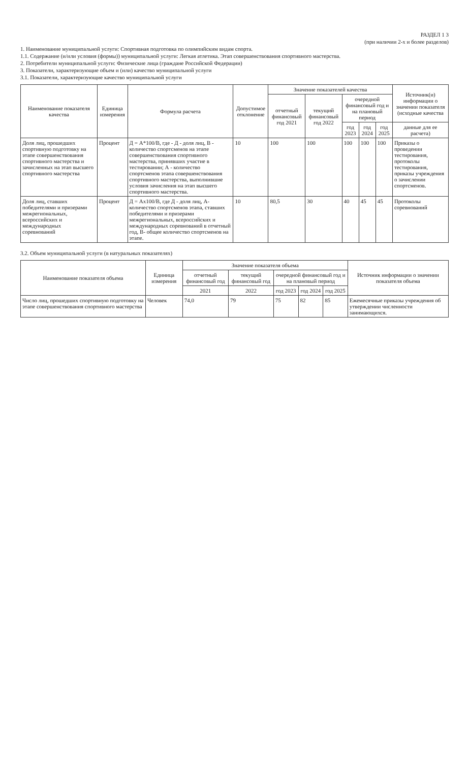РАЗДЕЛ 1 3
(при наличии 2-х и более разделов)
1. Наименование муниципальной услуги: Спортивная подготовка по олимпийским видам спорта.
1.1. Содержание (и/или условия (формы)) муниципальной услуги: Легкая атлетика. Этап совершенствования спортивного мастерства.
2. Потребители муниципальной услуги: Физические лица (граждане Российской Федерации)
3. Показатели, характеризующие объем и (или) качество муниципальной услуги
3.1. Показатели, характеризующие качество муниципальной услуги
| Наименование показателя качества | Единица измерения | Формула расчета | Допустимое отклонение | Значение показателей качества | | | | | Источник(и) информации о значении показателя (исходные качества |
| --- | --- | --- | --- | --- | --- | --- | --- | --- | --- |
| | | | | отчетный финансовый год 2021 | текущий финансовый год 2022 | очередной финансовый год и на плановый период | | | |
| | | | | | | год 2023 | год 2024 | год 2025 | данные для ее расчета) |
| Доля лиц, прошедших спортивную подготовку на этапе совершенствования спортивного мастерства и зачисленных на этап высшего спортивного мастерства | Процент | Д = А*100/В, где - Д - доля лиц, В - количество спортсменов на этапе совершенствования спортивного мастерства, принявших участие в тестировании; А - количество спортсменов этапа совершенствования спортивного мастерства, выполнившие условия зачисления на этап высшего спортивного мастерства. | 10 | 100 | 100 | 100 | 100 | 100 | Приказы о проведении тестирования, протоколы тестирования, приказы учреждения о зачислении спортсменов. |
| Доля лиц, ставших победителями и призерами межрегиональных, всероссийских и международных соревнований | Процент | Д = Ах100/В, где Д - доля лиц, А-количество спортсменов этапа, ставших победителями и призерами межрегиональных, всероссийских и международных соревнований в отчетный год, В- общее количество спортсменов на этапе. | 10 | 80,5 | 30 | 40 | 45 | 45 | Протоколы соревнований |
3.2. Объем муниципальной услуги (в натуральных показателях)
| Наименование показателя объема | Единица измерения | Значение показателя объема | | | | | Источник информации о значении показателя объема |
| --- | --- | --- | --- | --- | --- | --- | --- |
| | | отчетный финансовый год | текущий финансовый год | очередной финансовый год и на плановый период | | | |
| | | 2021 | 2022 | год 2023 | год 2024 | год 2025 | |
| Число лиц, прошедших спортивную подготовку на этапе совершенствования спортивного мастерства | Человек | 74,0 | 79 | 75 | 82 | 85 | Ежемесячные приказы учреждения об утверждении численности занимающихся. |